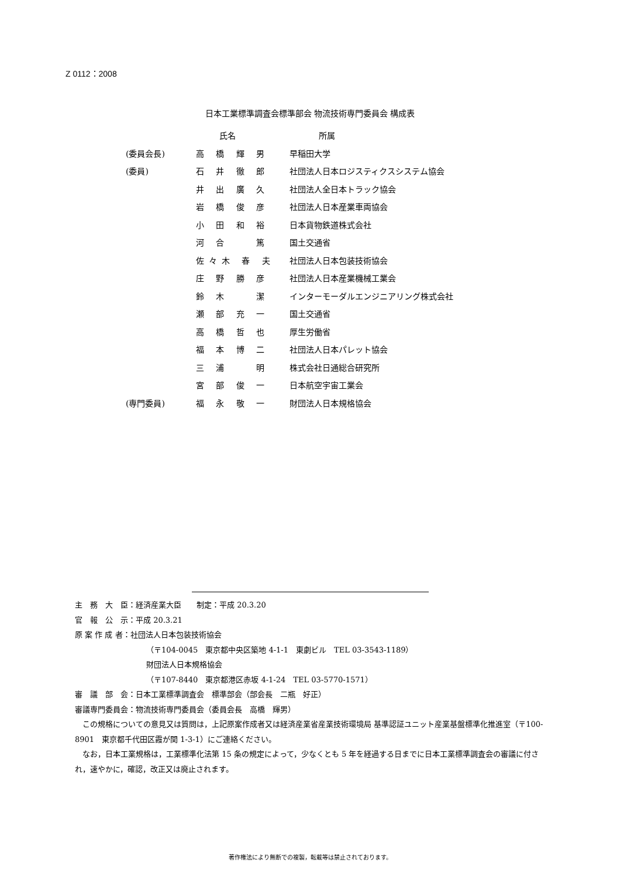Z 0112：2008
日本工業標準調査会標準部会 物流技術専門委員会 構成表
| | 氏名 | 所属 |
| --- | --- | --- |
| (委員会長) | 高 橋 輝 男 | 早稲田大学 |
| (委員) | 石 井 徹 郎 | 社団法人日本ロジスティクスシステム協会 |
| | 井 出 廣 久 | 社団法人全日本トラック協会 |
| | 岩 橋 俊 彦 | 社団法人日本産業車両協会 |
| | 小 田 和 裕 | 日本貨物鉄道株式会社 |
| | 河 合 篤 | 国土交通省 |
| | 佐々木 春 夫 | 社団法人日本包装技術協会 |
| | 庄 野 勝 彦 | 社団法人日本産業機械工業会 |
| | 鈴 木 潔 | インターモーダルエンジニアリング株式会社 |
| | 瀬 部 充 一 | 国土交通省 |
| | 高 橋 哲 也 | 厚生労働省 |
| | 福 本 博 二 | 社団法人日本パレット協会 |
| | 三 浦 明 | 株式会社日通総合研究所 |
| | 宮 部 俊 一 | 日本航空宇宙工業会 |
| (専門委員) | 福 永 敬 一 | 財団法人日本規格協会 |
主　務　大　臣：経済産業大臣　　制定：平成 20.3.20
官　報　公　示：平成 20.3.21
原 案 作 成 者：社団法人日本包装技術協会
（〒104-0045　東京都中央区築地 4-1-1　東劇ビル　TEL 03-3543-1189）
財団法人日本規格協会
（〒107-8440　東京都港区赤坂 4-1-24　TEL 03-5770-1571）
審　議　部　会：日本工業標準調査会　標準部会（部会長　二瓶　好正）
審議専門委員会：物流技術専門委員会（委員会長　高橋　輝男）
　この規格についての意見又は質問は，上記原案作成者又は経済産業省産業技術環境局 基準認証ユニット産業基盤標準化推進室（〒100-8901　東京都千代田区霞が関 1-3-1）にご連絡ください。
　なお，日本工業規格は，工業標準化法第 15 条の規定によって，少なくとも 5 年を経過する日までに日本工業標準調査会の審議に付され，速やかに，確認，改正又は廃止されます。
著作権法により無断での複製，転載等は禁止されております。